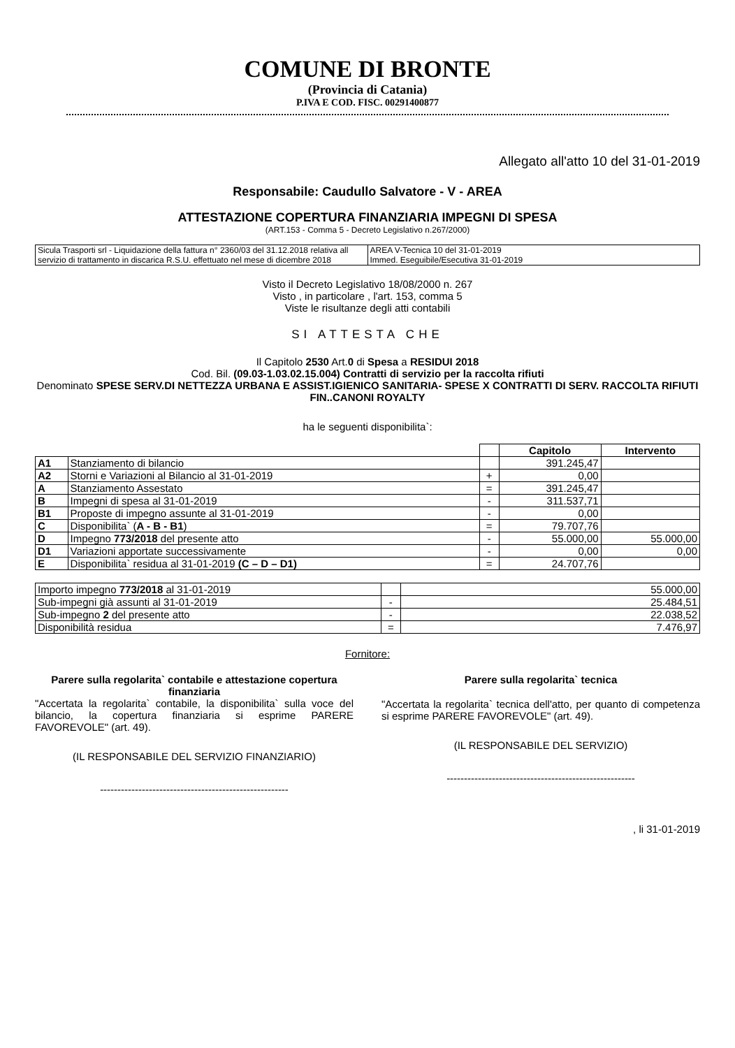COMUNE DI BRONTE
(Provincia di Catania)
P.IVA E COD. FISC. 00291400877
Allegato all'atto 10 del 31-01-2019
Responsabile: Caudullo Salvatore - V - AREA
ATTESTAZIONE COPERTURA FINANZIARIA IMPEGNI DI SPESA
(ART.153 - Comma 5 - Decreto Legislativo n.267/2000)
| Sicula Trasporti srl - Liquidazione della fattura n° 2360/03 del 31.12.2018 relativa all servizio di trattamento in discarica R.S.U. effettuato nel mese di dicembre 2018 | AREA V-Tecnica 10 del 31-01-2019 Immed. Eseguibile/Esecutiva 31-01-2019 |
Visto il Decreto Legislativo 18/08/2000 n. 267
Visto , in particolare , l'art. 153, comma 5
Viste le risultanze degli atti contabili
SI ATTESTA CHE
Il Capitolo 2530 Art.0 di Spesa a RESIDUI 2018
Cod. Bil. (09.03-1.03.02.15.004) Contratti di servizio per la raccolta rifiuti
Denominato SPESE SERV.DI NETTEZZA URBANA E ASSIST.IGIENICO SANITARIA- SPESE X CONTRATTI DI SERV. RACCOLTA RIFIUTI FIN..CANONI ROYALTY
ha le seguenti disponibilita`:
| | | | Capitolo | Intervento |
| --- | --- | --- | --- | --- |
| A1 | Stanziamento di bilancio | | 391.245,47 | |
| A2 | Storni e Variazioni al Bilancio al 31-01-2019 | + | 0,00 | |
| A | Stanziamento Assestato | = | 391.245,47 | |
| B | Impegni di spesa al 31-01-2019 | - | 311.537,71 | |
| B1 | Proposte di impegno assunte al 31-01-2019 | - | 0,00 | |
| C | Disponibilita` ( A - B - B1 ) | = | 79.707,76 | |
| D | Impegno 773/2018 del presente atto | - | 55.000,00 | 55.000,00 |
| D1 | Variazioni apportate successivamente | - | 0,00 | 0,00 |
| E | Disponibilita` residua al 31-01-2019 (C – D – D1) | = | 24.707,76 | |
| Importo impegno 773/2018 al 31-01-2019 | | 55.000,00 |
| Sub-impegni già assunti al 31-01-2019 | - | 25.484,51 |
| Sub-impegno 2 del presente atto | - | 22.038,52 |
| Disponibilità residua | = | 7.476,97 |
Fornitore:
Parere sulla regolarita` contabile e attestazione copertura finanziaria
"Accertata la regolarita` contabile, la disponibilita` sulla voce del bilancio, la copertura finanziaria si esprime PARERE FAVOREVOLE" (art. 49).
(IL RESPONSABILE DEL SERVIZIO FINANZIARIO)
------------------------------------------------------
Parere sulla regolarita` tecnica
"Accertata la regolarita` tecnica dell'atto, per quanto di competenza si esprime PARERE FAVOREVOLE" (art. 49).
(IL RESPONSABILE DEL SERVIZIO)
------------------------------------------------------
, li 31-01-2019